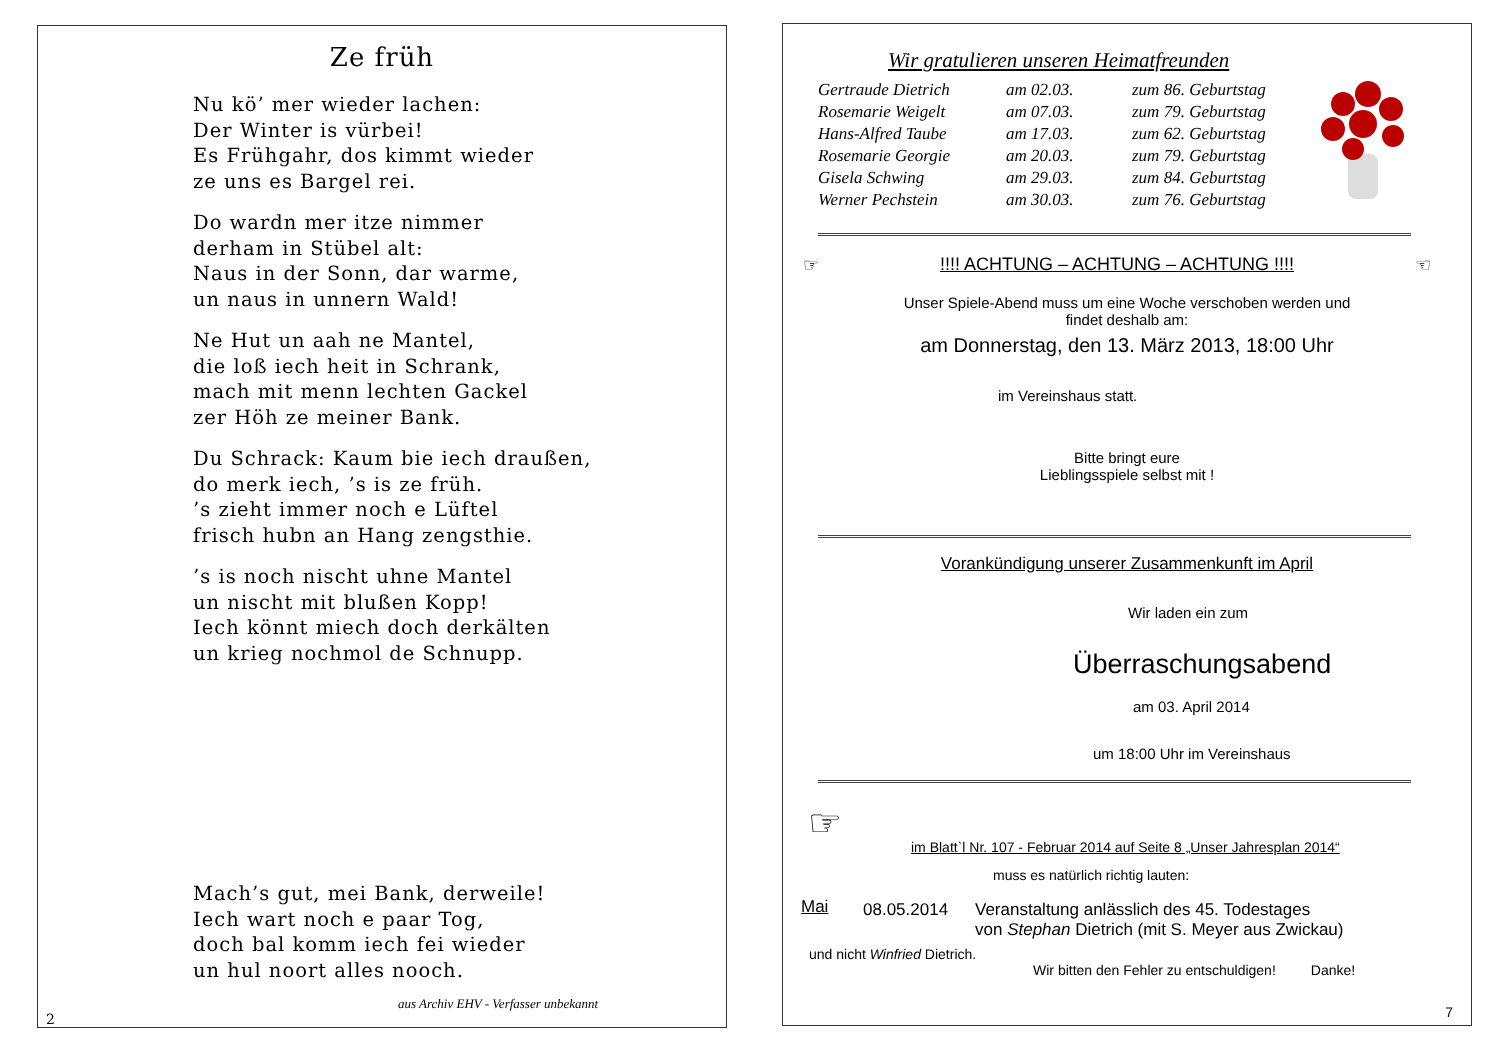Ze früh
Nu kö’ mer wieder lachen:
Der Winter is vürbei!
Es Frühgahr, dos kimmt wieder
ze uns es Bargel rei.
Do wardn mer itze nimmer
derham in Stübel alt:
Naus in der Sonn, dar warme,
un naus in unnern Wald!
Ne Hut un aah ne Mantel,
die loß iech heit in Schrank,
mach mit menn lechten Gackel
zer Höh ze meiner Bank.
Du Schrack: Kaum bie iech draußen,
do merk iech, ’s is ze früh.
’s zieht immer noch e Lüftel
frisch hubn an Hang zengsthie.
’s is noch nischt uhne Mantel
un nischt mit blußen Kopp!
Iech könnt miech doch derkälten
un krieg nochmol de Schnupp.
Mach’s gut, mei Bank, derweile!
Iech wart noch e paar Tog,
doch bal komm iech fei wieder
un hul noort alles nooch.
aus Archiv EHV - Verfasser unbekannt
2
Wir gratulieren unseren Heimatfreunden
| Gertraude Dietrich | am 02.03. | zum 86. Geburtstag |
| Rosemarie Weigelt | am 07.03. | zum 79. Geburtstag |
| Hans-Alfred Taube | am 17.03. | zum 62. Geburtstag |
| Rosemarie Georgie | am 20.03. | zum 79. Geburtstag |
| Gisela Schwing | am 29.03. | zum 84. Geburtstag |
| Werner Pechstein | am 30.03. | zum 76. Geburtstag |
☞!!!! ACHTUNG – ACHTUNG – ACHTUNG !!!! ☜
Unser Spiele-Abend muss um eine Woche verschoben werden und
findet deshalb am:
am Donnerstag, den 13. März 2013, 18:00 Uhr
im Vereinshaus statt.
Bitte bringt eure
Lieblingsspiele selbst mit !
Vorankündigung unserer Zusammenkunft im April
Wir laden ein zum
Überraschungsabend
am 03. April 2014
um 18:00 Uhr im Vereinshaus
☞
im Blatt`l Nr. 107 - Februar 2014 auf Seite 8 „Unser Jahresplan 2014“
muss es natürlich richtig lauten:
Mai 08.05.2014 Veranstaltung anlässlich des 45. Todestages
von Stephan Dietrich (mit S. Meyer aus Zwickau)
und nicht Winfried Dietrich.
Wir bitten den Fehler zu entschuldigen! Danke!
7